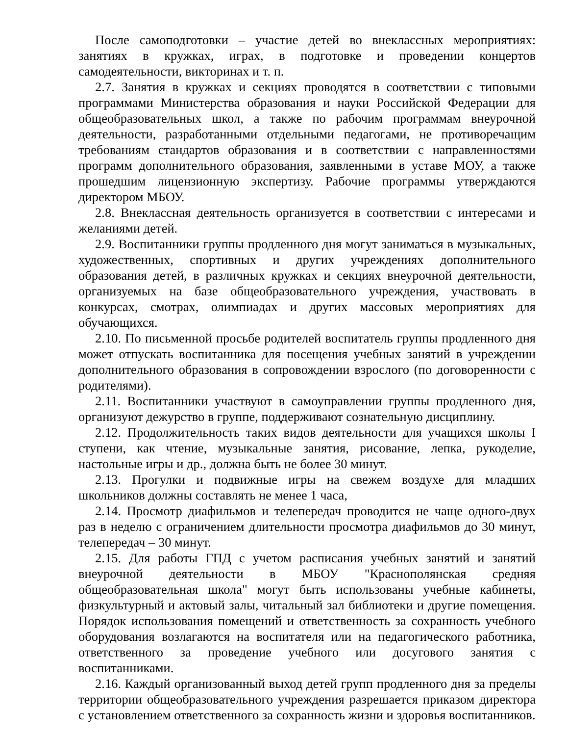После самоподготовки – участие детей во внеклассных мероприятиях: занятиях в кружках, играх, в подготовке и проведении концертов самодеятельности, викторинах и т. п.
2.7. Занятия в кружках и секциях проводятся в соответствии с типовыми программами Министерства образования и науки Российской Федерации для общеобразовательных школ, а также по рабочим программам внеурочной деятельности, разработанными отдельными педагогами, не противоречащим требованиям стандартов образования и в соответствии с направленностями программ дополнительного образования, заявленными в уставе МОУ, а также прошедшим лицензионную экспертизу. Рабочие программы утверждаются директором МБОУ.
2.8. Внеклассная деятельность организуется в соответствии с интересами и желаниями детей.
2.9. Воспитанники группы продленного дня могут заниматься в музыкальных, художественных, спортивных и других учреждениях дополнительного образования детей, в различных кружках и секциях внеурочной деятельности, организуемых на базе общеобразовательного учреждения, участвовать в конкурсах, смотрах, олимпиадах и других массовых мероприятиях для обучающихся.
2.10. По письменной просьбе родителей воспитатель группы продленного дня может отпускать воспитанника для посещения учебных занятий в учреждении дополнительного образования в сопровождении взрослого (по договоренности с родителями).
2.11. Воспитанники участвуют в самоуправлении группы продленного дня, организуют дежурство в группе, поддерживают сознательную дисциплину.
2.12. Продолжительность таких видов деятельности для учащихся школы I ступени, как чтение, музыкальные занятия, рисование, лепка, рукоделие, настольные игры и др., должна быть не более 30 минут.
2.13. Прогулки и подвижные игры на свежем воздухе для младших школьников должны составлять не менее 1 часа,
2.14. Просмотр диафильмов и телепередач проводится не чаще одного-двух раз в неделю с ограничением длительности просмотра диафильмов до 30 минут, телепередач – 30 минут.
2.15. Для работы ГПД с учетом расписания учебных занятий и занятий внеурочной деятельности в МБОУ "Краснополянская средняя общеобразовательная школа" могут быть использованы учебные кабинеты, физкультурный и актовый залы, читальный зал библиотеки и другие помещения. Порядок использования помещений и ответственность за сохранность учебного оборудования возлагаются на воспитателя или на педагогического работника, ответственного за проведение учебного или досугового занятия с воспитанниками.
2.16. Каждый организованный выход детей групп продленного дня за пределы территории общеобразовательного учреждения разрешается приказом директора с установлением ответственного за сохранность жизни и здоровья воспитанников.